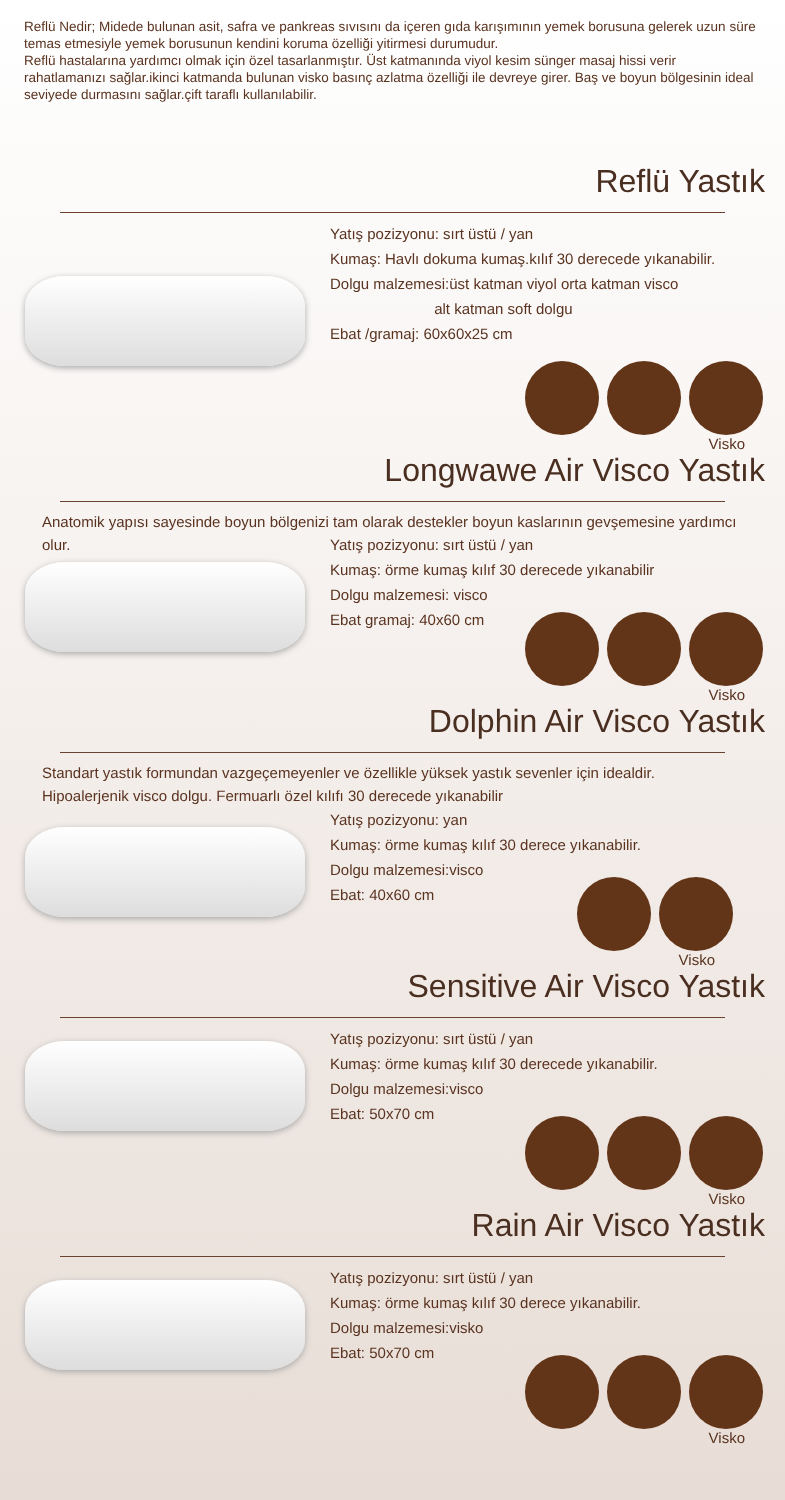Reflü Nedir; Midede bulunan asit, safra ve pankreas sıvısını da içeren gıda karışımının yemek borusuna gelerek uzun süre temas etmesiyle yemek borusunun kendini koruma özelliği yitirmesi durumudur.
Reflü hastalarına yardımcı olmak için özel tasarlanmıştır. Üst katmanında viyol kesim sünger masaj hissi verir rahatlamanızı sağlar.ikinci katmanda bulunan visko basınç azlatma özelliği ile devreye girer. Baş ve boyun bölgesinin ideal seviyede durmasını sağlar.çift taraflı kullanılabilir.
Reflü Yastık
Yatış pozizyonu: sırt üstü / yan
Kumaş: Havlı dokuma kumaş.kılıf 30 derecede yıkanabilir.
Dolgu malzemesi:üst katman viyol orta katman visco
alt katman soft dolgu
Ebat /gramaj: 60x60x25 cm
Visko
Longwawe Air Visco Yastık
Anatomik yapısı sayesinde boyun bölgenizi tam olarak destekler boyun kaslarının gevşemesine yardımcı olur.
Yatış pozizyonu: sırt üstü / yan
Kumaş: örme kumaş kılıf 30 derecede yıkanabilir
Dolgu malzemesi: visco
Ebat gramaj: 40x60 cm
Visko
Dolphin Air Visco Yastık
Standart yastık formundan vazgeçemeyenler ve özellikle yüksek yastık sevenler için idealdir. Hipoalerjenik visco dolgu. Fermuarlı özel kılıfı 30 derecede yıkanabilir
Yatış pozizyonu: yan
Kumaş: örme kumaş kılıf 30 derece yıkanabilir.
Dolgu malzemesi:visco
Ebat: 40x60 cm
Visko
Sensitive Air Visco Yastık
Yatış pozizyonu: sırt üstü / yan
Kumaş: örme kumaş kılıf 30 derecede yıkanabilir.
Dolgu malzemesi:visco
Ebat: 50x70 cm
Visko
Rain Air Visco Yastık
Yatış pozizyonu: sırt üstü / yan
Kumaş: örme kumaş kılıf 30 derece yıkanabilir.
Dolgu malzemesi:visko
Ebat: 50x70 cm
Visko